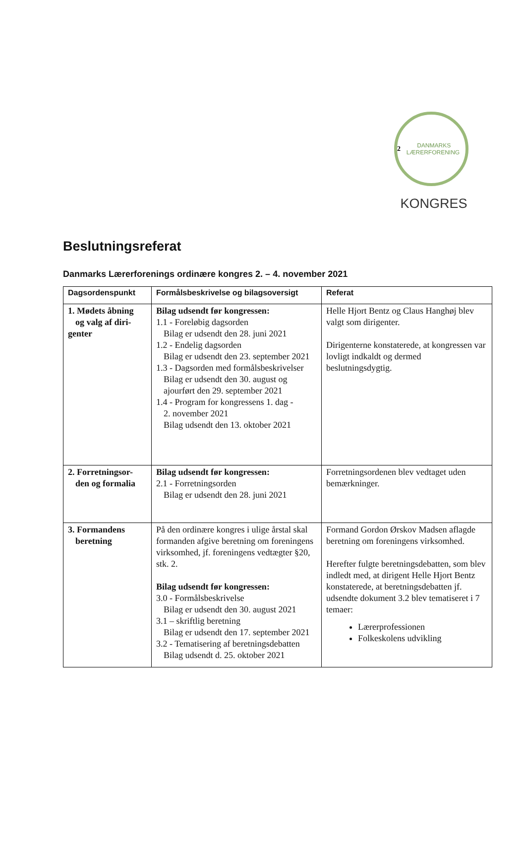2 DANMARKS LÆRERFORENING
KONGRES
Beslutningsreferat
Danmarks Lærerforenings ordinære kongres 2. – 4. november 2021
| Dagsordenspunkt | Formålsbeskrivelse og bilagsoversigt | Referat |
| --- | --- | --- |
| 1. Mødets åbning og valg af diri- genter | Bilag udsendt før kongressen: 1.1 - Foreløbig dagsorden Bilag er udsendt den 28. juni 2021 1.2 - Endelig dagsorden Bilag er udsendt den 23. september 2021 1.3 - Dagsorden med formålsbeskrivelser Bilag er udsendt den 30. august og ajourført den 29. september 2021 1.4 - Program for kongressens 1. dag - 2. november 2021 Bilag udsendt den 13. oktober 2021 | Helle Hjort Bentz og Claus Hanghøj blev valgt som dirigenter. Dirigenterne konstaterede, at kongressen var lovligt indkaldt og dermed beslutningsdygtig. |
| 2. Forretningsor- den og formalia | Bilag udsendt før kongressen: 2.1 - Forretningsorden Bilag er udsendt den 28. juni 2021 | Forretningsordenen blev vedtaget uden bemærkninger. |
| 3. Formandens beretning | På den ordinære kongres i ulige årstal skal formanden afgive beretning om foreningens virksomhed, jf. foreningens vedtægter §20, stk. 2. Bilag udsendt før kongressen: 3.0 - Formålsbeskrivelse Bilag er udsendt den 30. august 2021 3.1 – skriftlig beretning Bilag er udsendt den 17. september 2021 3.2 - Tematisering af beretningsdebatten Bilag udsendt d. 25. oktober 2021 | Formand Gordon Ørskov Madsen aflagde beretning om foreningens virksomhed. Herefter fulgte beretningsdebatten, som blev indledt med, at dirigent Helle Hjort Bentz konstaterede, at beretningsdebatten jf. udsendte dokument 3.2 blev tematiseret i 7 temaer: Lærerprofessionen Folkeskolens udvikling |